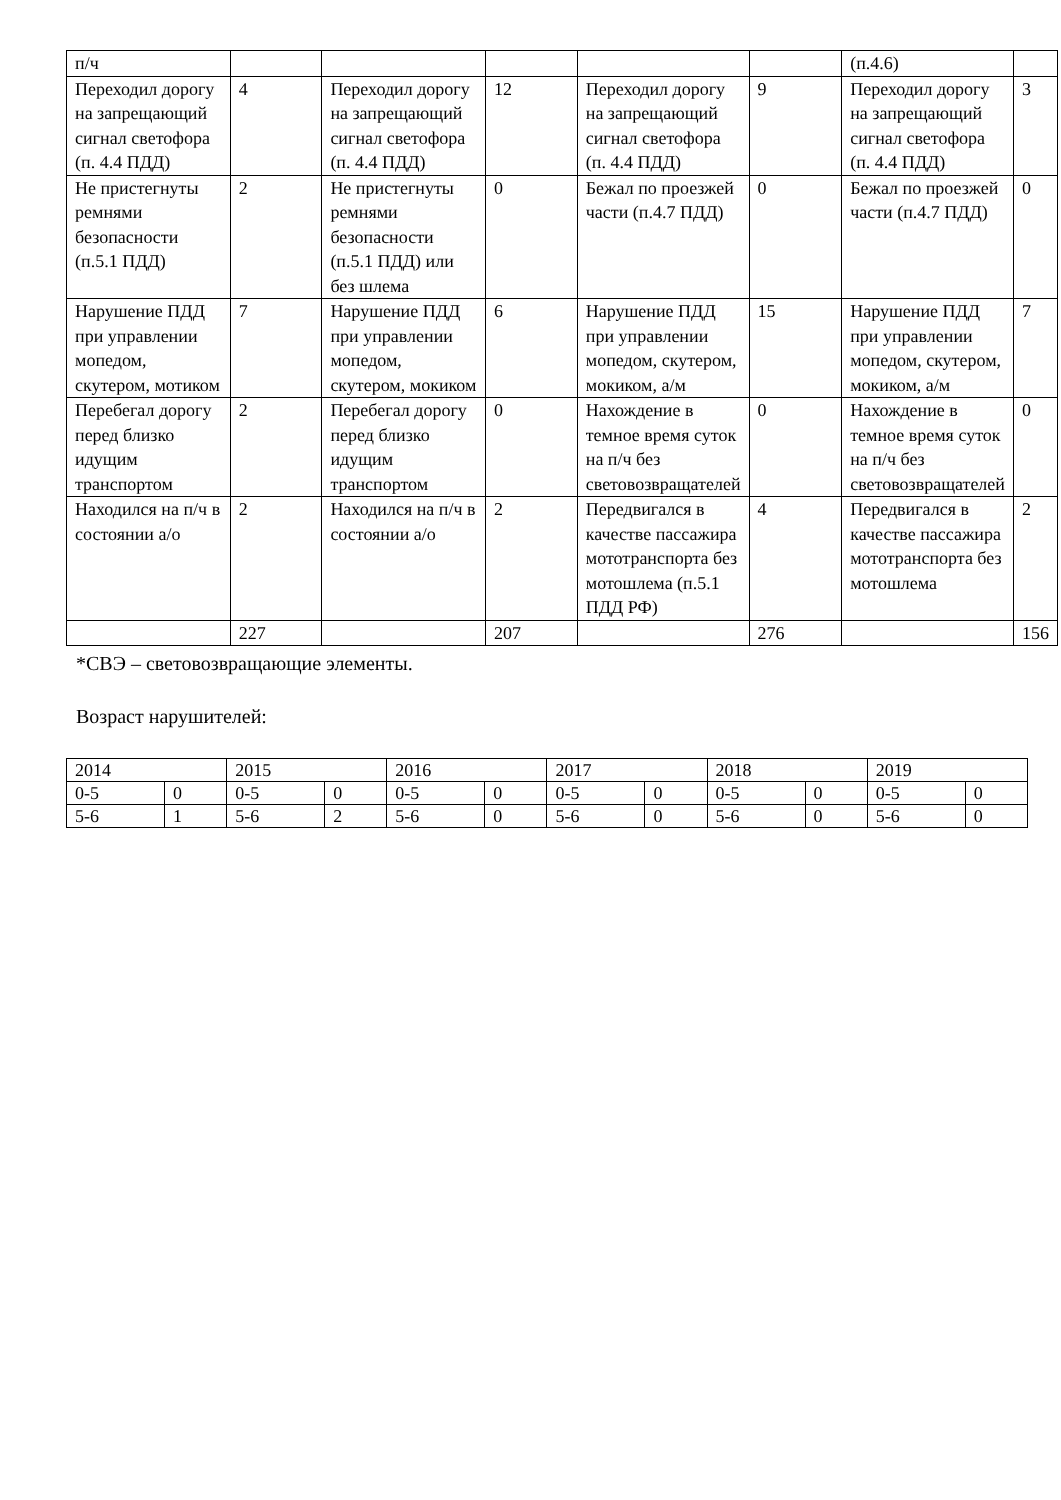| п/ч | | | | | | (п.4.6) | |
| Переходил дорогу на запрещающий сигнал светофора (п. 4.4 ПДД) | 4 | Переходил дорогу на запрещающий сигнал светофора (п. 4.4 ПДД) | 12 | Переходил дорогу на запрещающий сигнал светофора (п. 4.4 ПДД) | 9 | Переходил дорогу на запрещающий сигнал светофора (п. 4.4 ПДД) | 3 |
| Не пристегнуты ремнями безопасности (п.5.1 ПДД) | 2 | Не пристегнуты ремнями безопасности (п.5.1 ПДД) или без шлема | 0 | Бежал по проезжей части (п.4.7 ПДД) | 0 | Бежал по проезжей части (п.4.7 ПДД) | 0 |
| Нарушение ПДД при управлении мопедом, скутером, мотиком | 7 | Нарушение ПДД при управлении мопедом, скутером, мокиком | 6 | Нарушение ПДД при управлении мопедом, скутером, мокиком, а/м | 15 | Нарушение ПДД при управлении мопедом, скутером, мокиком, а/м | 7 |
| Перебегал дорогу перед близко идущим транспортом | 2 | Перебегал дорогу перед близко идущим транспортом | 0 | Нахождение в темное время суток на п/ч без световозвращателей | 0 | Нахождение в темное время суток на п/ч без световозвращателей | 0 |
| Находился на п/ч в состоянии а/о | 2 | Находился на п/ч в состоянии а/о | 2 | Передвигался в качестве пассажира мототранспорта без мотошлема (п.5.1 ПДД РФ) | 4 | Передвигался в качестве пассажира мототранспорта без мотошлема | 2 |
| | 227 | | 207 | | 276 | | 156 |
*СВЭ – световозвращающие элементы.
Возраст нарушителей:
| 2014 | | 2015 | | 2016 | | 2017 | | 2018 | | 2019 | |
| 0-5 | 0 | 0-5 | 0 | 0-5 | 0 | 0-5 | 0 | 0-5 | 0 | 0-5 | 0 |
| 5-6 | 1 | 5-6 | 2 | 5-6 | 0 | 5-6 | 0 | 5-6 | 0 | 5-6 | 0 |